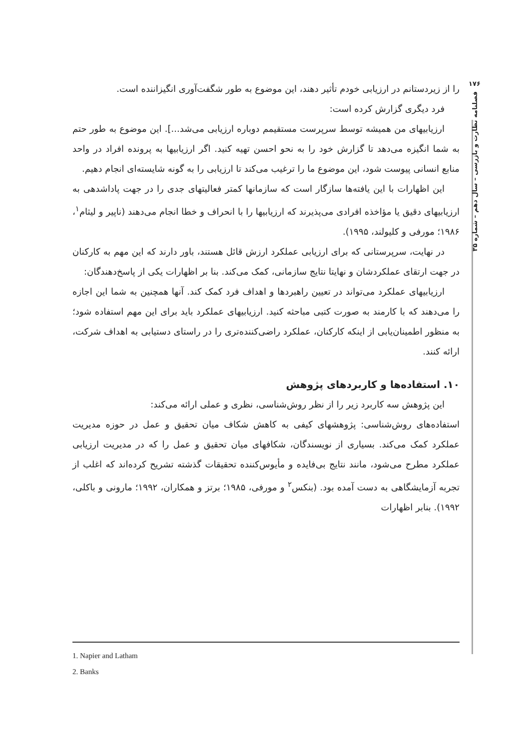۱۷۶
فصلنامه نظارت و بازرسی – سال دهم – شماره ۳۵
را از زیردستانم در ارزیابی خودم تأثیر دهند، این موضوع به طور شگفت‌آوری انگیزاننده است.
فرد دیگری گزارش کرده است:
ارزیابیهای من همیشه توسط سرپرست مستقیمم دوباره ارزیابی می‌شد...]. این موضوع به طور حتم به شما انگیزه می‌دهد تا گزارش خود را به نحو احسن تهیه کنید. اگر ارزیابیها به پرونده افراد در واحد منابع انسانی پیوست شود، این موضوع ما را ترغیب می‌کند تا ارزیابی را به گونه شایسته‌ای انجام دهیم.
این اظهارات با این یافته‌ها سازگار است که سازمانها کمتر فعالیتهای جدی را در جهت پاداشدهی به ارزیابیهای دقیق یا مؤاخذه افرادی می‌پذیرند که ارزیابیها را با انحراف و خطا انجام می‌دهند (ناپیر و لیثام<sup>۱</sup>، ۱۹۸۶؛ مورفی و کلیولند، ۱۹۹۵).
در نهایت، سرپرستانی که برای ارزیابی عملکرد ارزش قائل هستند، باور دارند که این مهم به کارکنان در جهت ارتقای عملکردشان و نهایتا نتایج سازمانی، کمک می‌کند. بنا بر اظهارات یکی از پاسخ‌دهندگان:
ارزیابیهای عملکرد می‌تواند در تعیین راهبردها و اهداف فرد کمک کند. آنها همچنین به شما این اجازه را می‌دهند که با کارمند به صورت کتبی مباحثه کنید. ارزیابیهای عملکرد باید برای این مهم استفاده شود؛ به منظور اطمینان‌یابی از اینکه کارکنان، عملکرد راضی‌کننده‌تری را در راستای دستیابی به اهداف شرکت، ارائه کنند.
۱۰. استفاده‌ها و کاربردهای پژوهش
این پژوهش سه کاربرد زیر را از نظر روش‌شناسی، نظری و عملی ارائه می‌کند:
استفاده‌های روش‌شناسی: پژوهشهای کیفی به کاهش شکاف میان تحقیق و عمل در حوزه مدیریت عملکرد کمک می‌کند. بسیاری از نویسندگان، شکافهای میان تحقیق و عمل را که در مدیریت ارزیابی عملکرد مطرح می‌شود، مانند نتایج بی‌فایده و مأیوس‌کننده تحقیقات گذشته تشریح کرده‌اند که اغلب از تجربه آزمایشگاهی به دست آمده بود. (بنکس<sup>۲</sup> و مورفی، ۱۹۸۵؛ برتز و همکاران، ۱۹۹۲؛ مارونی و باکلی، ۱۹۹۲). بنابر اظهارات
1. Napier and Latham
2. Banks